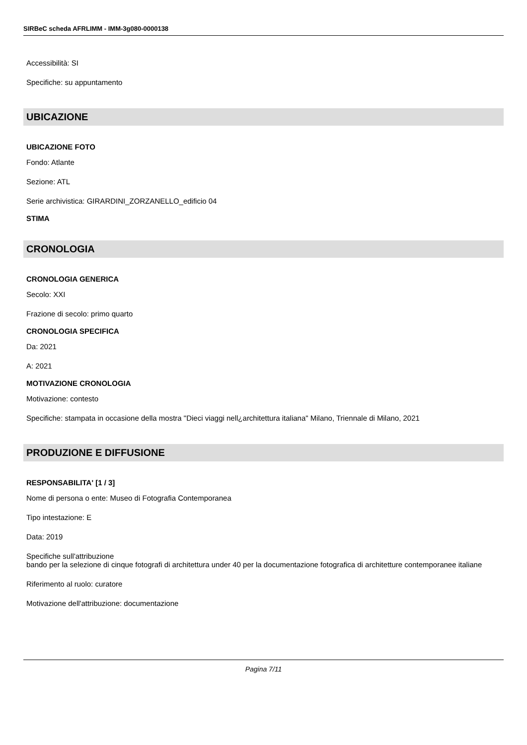SIRBeC scheda AFRLIMM - IMM-3g080-0000138
Accessibilità: SI
Specifiche: su appuntamento
UBICAZIONE
UBICAZIONE FOTO
Fondo: Atlante
Sezione: ATL
Serie archivistica: GIRARDINI_ZORZANELLO_edificio 04
STIMA
CRONOLOGIA
CRONOLOGIA GENERICA
Secolo: XXI
Frazione di secolo: primo quarto
CRONOLOGIA SPECIFICA
Da: 2021
A: 2021
MOTIVAZIONE CRONOLOGIA
Motivazione: contesto
Specifiche: stampata in occasione della mostra "Dieci viaggi nell¿architettura italiana" Milano, Triennale di Milano, 2021
PRODUZIONE E DIFFUSIONE
RESPONSABILITA' [1 / 3]
Nome di persona o ente: Museo di Fotografia Contemporanea
Tipo intestazione: E
Data: 2019
Specifiche sull'attribuzione
bando per la selezione di cinque fotografi di architettura under 40 per la documentazione fotografica di architetture contemporanee italiane
Riferimento al ruolo: curatore
Motivazione dell'attribuzione: documentazione
Pagina 7/11